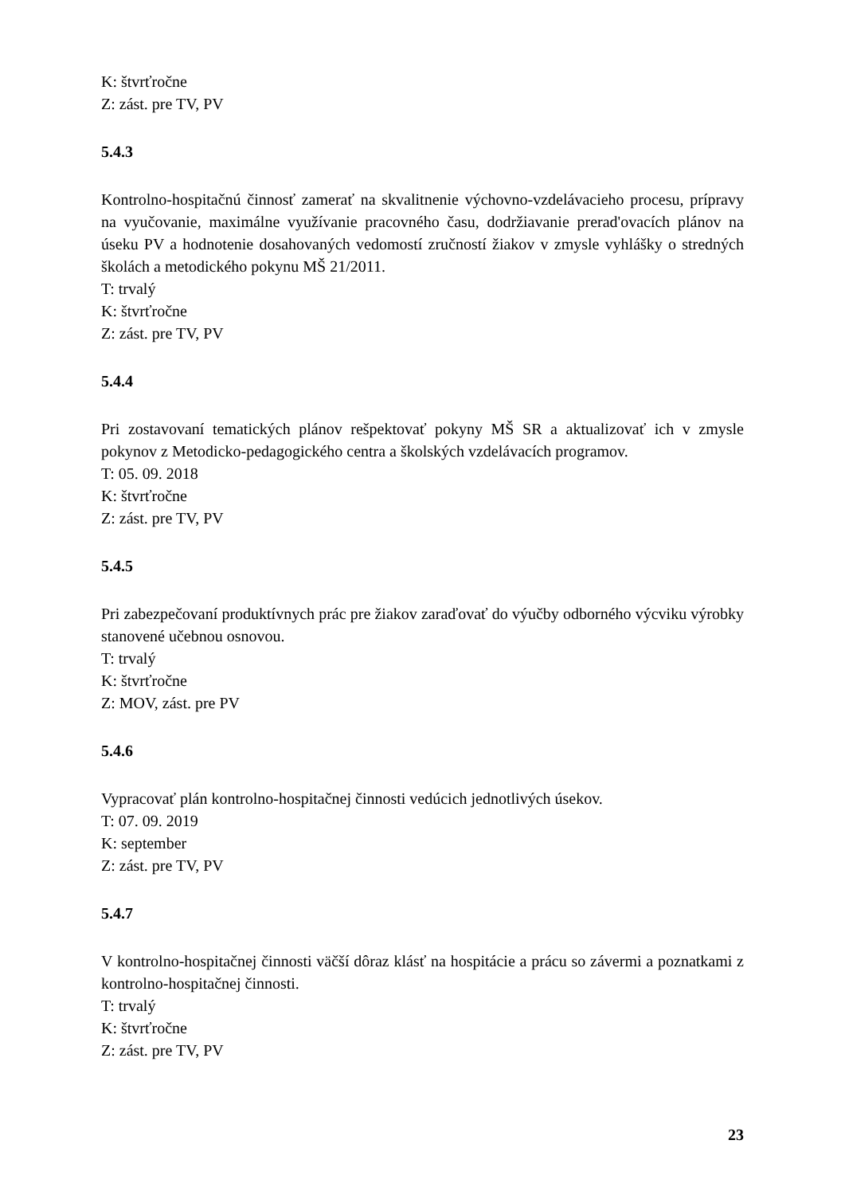K: štvrťročne
Z: zást. pre TV, PV
5.4.3
Kontrolno-hospitačnú činnosť zamerať na skvalitnenie výchovno-vzdelávacieho procesu, prípravy na vyučovanie, maximálne využívanie pracovného času, dodržiavanie prerad'ovacích plánov na úseku PV a hodnotenie dosahovaných vedomostí zručností žiakov v zmysle vyhlášky o stredných školách a metodického pokynu MŠ 21/2011.
T: trvalý
K: štvrťročne
Z: zást. pre TV, PV
5.4.4
Pri zostavovaní tematických plánov rešpektovať pokyny MŠ SR a aktualizovať ich v zmysle pokynov z Metodicko-pedagogického centra a školských vzdelávacích programov.
T: 05. 09. 2018
K: štvrťročne
Z: zást. pre TV, PV
5.4.5
Pri zabezpečovaní produktívnych prác pre žiakov zaraďovať do výučby odborného výcviku výrobky stanovené učebnou osnovou.
T: trvalý
K: štvrťročne
Z: MOV, zást. pre PV
5.4.6
Vypracovať plán kontrolno-hospitačnej činnosti vedúcich jednotlivých úsekov.
T: 07. 09. 2019
K: september
Z: zást. pre TV, PV
5.4.7
V kontrolno-hospitačnej činnosti väčší dôraz klásť na hospitácie a prácu so závermi a poznatkami z kontrolno-hospitačnej činnosti.
T: trvalý
K: štvrťročne
Z: zást. pre TV, PV
23